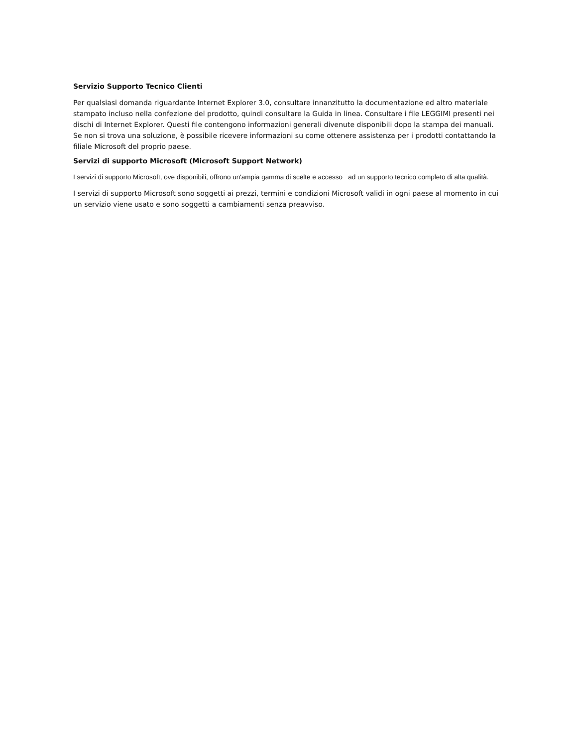Servizio Supporto Tecnico Clienti
Per qualsiasi domanda riguardante Internet Explorer 3.0, consultare innanzitutto la documentazione ed altro materiale stampato incluso nella confezione del prodotto, quindi consultare la Guida in linea. Consultare i file LEGGIMI presenti nei dischi di Internet Explorer. Questi file contengono informazioni generali divenute disponibili dopo la stampa dei manuali. Se non si trova una soluzione, è possibile ricevere informazioni su come ottenere assistenza per i prodotti contattando la filiale Microsoft del proprio paese.
Servizi di supporto Microsoft (Microsoft Support Network)
I servizi di supporto Microsoft, ove disponibili, offrono un'ampia gamma di scelte e accesso ad un supporto tecnico completo di alta qualità.
I servizi di supporto Microsoft sono soggetti ai prezzi, termini e condizioni Microsoft validi in ogni paese al momento in cui un servizio viene usato e sono soggetti a cambiamenti senza preavviso.